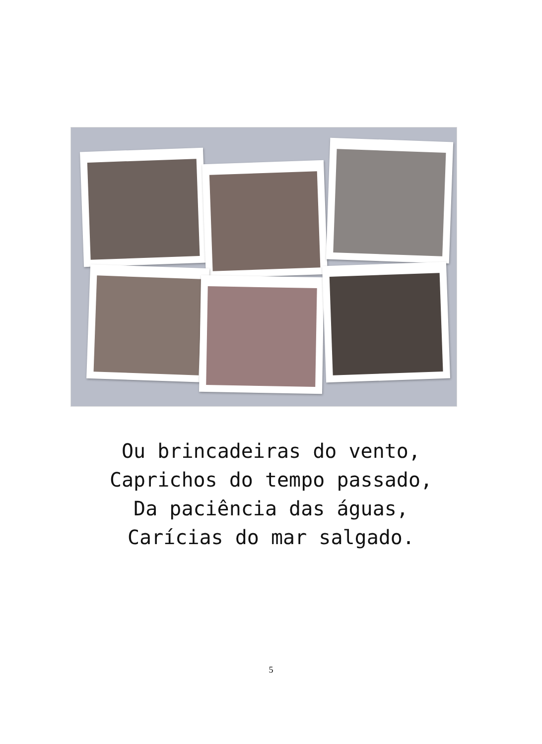Ou brincadeiras do vento,
Caprichos do tempo passado,
Da paciência das águas,
Carícias do mar salgado.
5